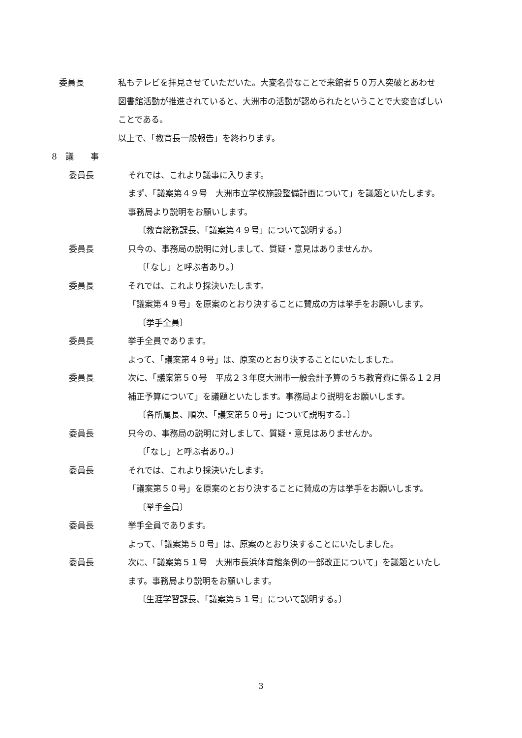委員長 私もテレビを拝見させていただいた。大変名誉なことで来館者５０万人突破とあわせ図書館活動が推進されていると、大洲市の活動が認められたということで大変喜ばしいことである。
以上で、「教育長一般報告」を終わります。
8　議　　事
委員長 それでは、これより議事に入ります。
まず、「議案第４９号　大洲市立学校施設整備計画について」を議題といたします。事務局より説明をお願いします。
〔教育総務課長、「議案第４９号」について説明する。〕
委員長 只今の、事務局の説明に対しまして、質疑・意見はありませんか。
〔「なし」と呼ぶ者あり。〕
委員長 それでは、これより採決いたします。
「議案第４９号」を原案のとおり決することに賛成の方は挙手をお願いします。
〔挙手全員〕
委員長 挙手全員であります。
よって、「議案第４９号」は、原案のとおり決することにいたしました。
委員長 次に、「議案第５０号　平成２３年度大洲市一般会計予算のうち教育費に係る１２月補正予算について」を議題といたします。事務局より説明をお願いします。
〔各所属長、順次、「議案第５０号」について説明する。〕
委員長 只今の、事務局の説明に対しまして、質疑・意見はありませんか。
〔「なし」と呼ぶ者あり。〕
委員長 それでは、これより採決いたします。
「議案第５０号」を原案のとおり決することに賛成の方は挙手をお願いします。
〔挙手全員〕
委員長 挙手全員であります。
よって、「議案第５０号」は、原案のとおり決することにいたしました。
委員長 次に、「議案第５１号　大洲市長浜体育館条例の一部改正について」を議題といたします。事務局より説明をお願いします。
〔生涯学習課長、「議案第５１号」について説明する。〕
3